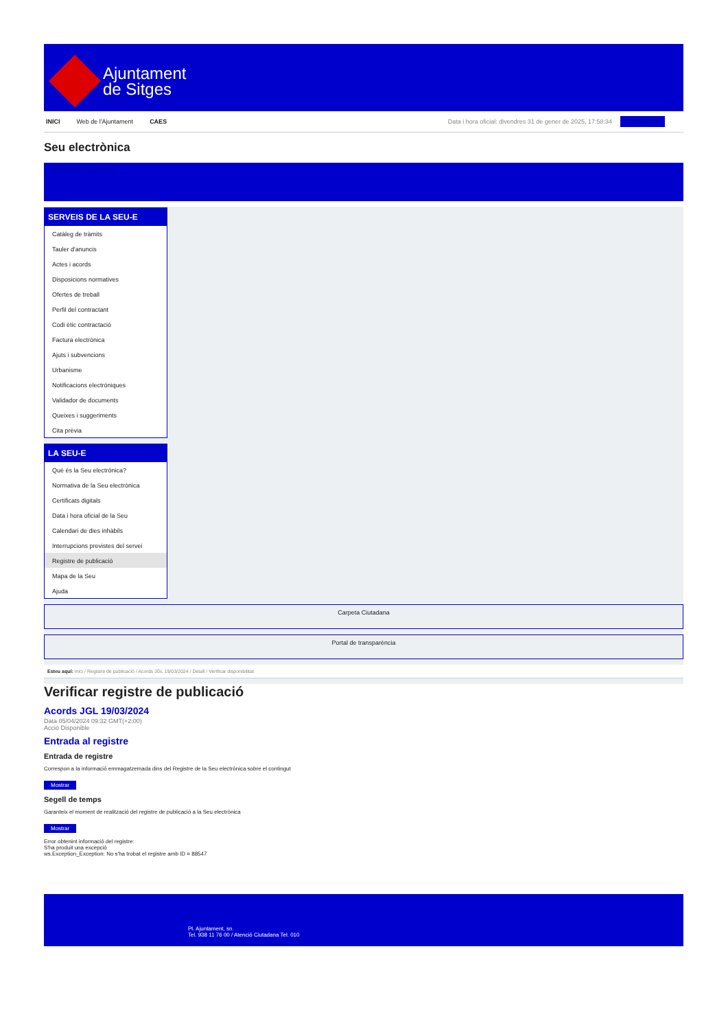Ajuntament
de Sitges
INICI Web de l'Ajuntament CAES Data i hora oficial: divendres 31 de gener de 2025, 17:58:34 Sincronitza
Seu electrònica
Obtenir còpia autèntica
SERVEIS DE LA SEU-E
Catàleg de tràmits
Tauler d'anuncis
Actes i acords
Disposicions normatives
Ofertes de treball
Perfil del contractant
Codi ètic contractació
Factura electrònica
Ajuts i subvencions
Urbanisme
Notificacions electròniques
Validador de documents
Queixes i suggeriments
Cita prèvia
LA SEU-E
Què és la Seu electrònica?
Normativa de la Seu electrònica
Certificats digitals
Data i hora oficial de la Seu
Calendari de dies inhàbils
Interrupcions previstes del servei
Registre de publicació
Mapa de la Seu
Ajuda
Carpeta Ciutadana
Portal de transparència
Esteu aquí: Inici / Registre de publicació / Acords JGL 19/03/2024 / Detall / Verificar disponibilitat
Verificar registre de publicació
Acords JGL 19/03/2024
Data 05/04/2024 09:32 GMT(+2:00)
Acció Disponible
Entrada al registre
Entrada de registre
Correspon a la informació emmagatzemada dins del Registre de la Seu electrònica sobre el contingut
Mostrar
Segell de temps
Garanteix el moment de realització del registre de publicació a la Seu electrònica
Mostrar
Error obtenint informació del registre:
S'ha produit una excepció
ws.Exception_Exception: No s'ha trobat el registre amb ID = 88547
Pl. Ajuntament, sn.
Tel. 938 11 76 00 / Atenció Ciutadana Tel. 010